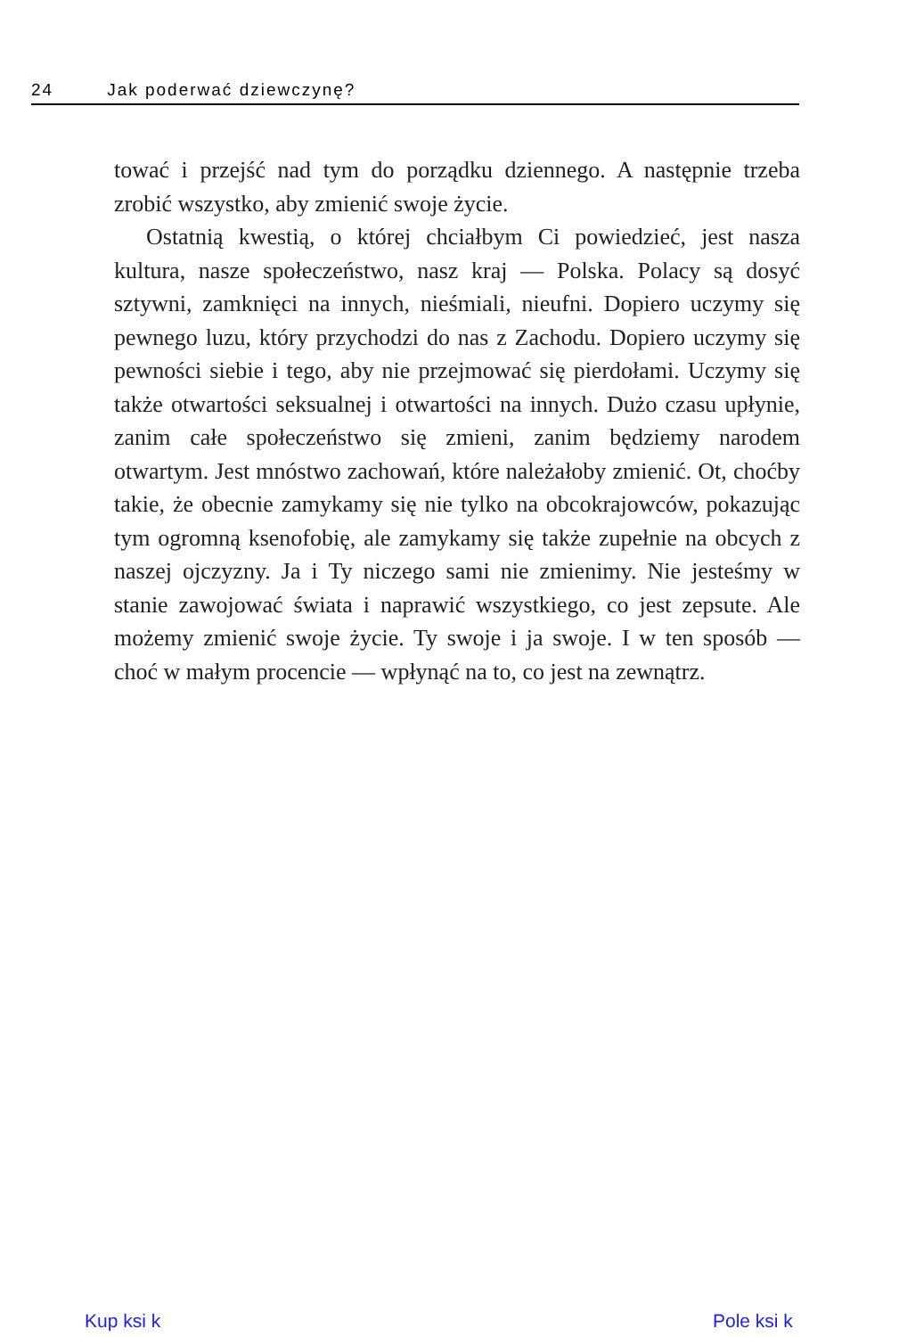24 Jak poderwać dziewczynę?
tować i przejść nad tym do porządku dziennego. A następnie trzeba zrobić wszystko, aby zmienić swoje życie.
Ostatnią kwestią, o której chciałbym Ci powiedzieć, jest nasza kultura, nasze społeczeństwo, nasz kraj — Polska. Polacy są dosyć sztywni, zamknięci na innych, nieśmiali, nieufni. Dopiero uczymy się pewnego luzu, który przychodzi do nas z Zachodu. Dopiero uczymy się pewności siebie i tego, aby nie przejmować się pierdołami. Uczymy się także otwartości seksualnej i otwartości na innych. Dużo czasu upłynie, zanim całe społeczeństwo się zmieni, zanim będziemy narodem otwartym. Jest mnóstwo zachowań, które należałoby zmienić. Ot, choćby takie, że obecnie zamykamy się nie tylko na obcokrajowców, pokazując tym ogromną ksenofobię, ale zamykamy się także zupełnie na obcych z naszej ojczyzny. Ja i Ty niczego sami nie zmienimy. Nie jesteśmy w stanie zawojować świata i naprawić wszystkiego, co jest zepsute. Ale możemy zmienić swoje życie. Ty swoje i ja swoje. I w ten sposób — choć w małym procencie — wpłynąć na to, co jest na zewnątrz.
Kup ksi k Pole ksi k